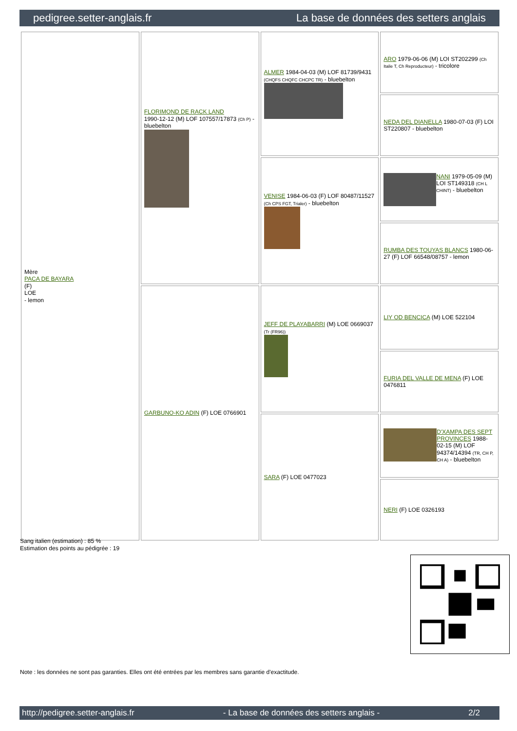pedigree.setter-anglais.fr La base de données des setters anglais
| Mère PACA DE BAYARA (F) LOE - lemon | FLORIMOND DE RACK LAND 1990-12-12 (M) LOF 107557/17873 (Ch P) - bluebelton | ALMER 1984-04-03 (M) LOF 81739/9431 (CHQFS CHQFC CHCPC TR) - bluebelton | ARO 1979-06-06 (M) LOI ST202299 (Ch Italie T, Ch Reproducteur) - tricolore |
| | | | NEDA DEL DIANELLA 1980-07-03 (F) LOI ST220807 - bluebelton |
| | | VENISE 1984-06-03 (F) LOF 80487/11527 (Ch CPS FGT, Trialer) - bluebelton | NANI 1979-05-09 (M) LOI ST149318 (CH L CHINT) - bluebelton |
| | | | RUMBA DES TOUYAS BLANCS 1980-06-27 (F) LOF 66548/08757 - lemon |
| | GARBUNO-KO ADIN (F) LOE 0766901 | JEFF DE PLAYABARRI (M) LOE 0669037 (Tr (FR96)) | LIY OD BENCICA (M) LOE 522104 |
| | | | FURIA DEL VALLE DE MENA (F) LOE 0476811 |
| | | SARA (F) LOE 0477023 | D'XAMPA DES SEPT PROVINCES 1988-02-15 (M) LOF 94374/14394 (TR, CH P, CH A) - bluebelton |
| | | | NERI (F) LOE 0326193 |
Sang italien (estimation) : 85 %
Estimation des points au pédigrée : 19
Note : les données ne sont pas garanties. Elles ont été entrées par les membres sans garantie d'exactitude.
http://pedigree.setter-anglais.fr - La base de données des setters anglais - 2/2